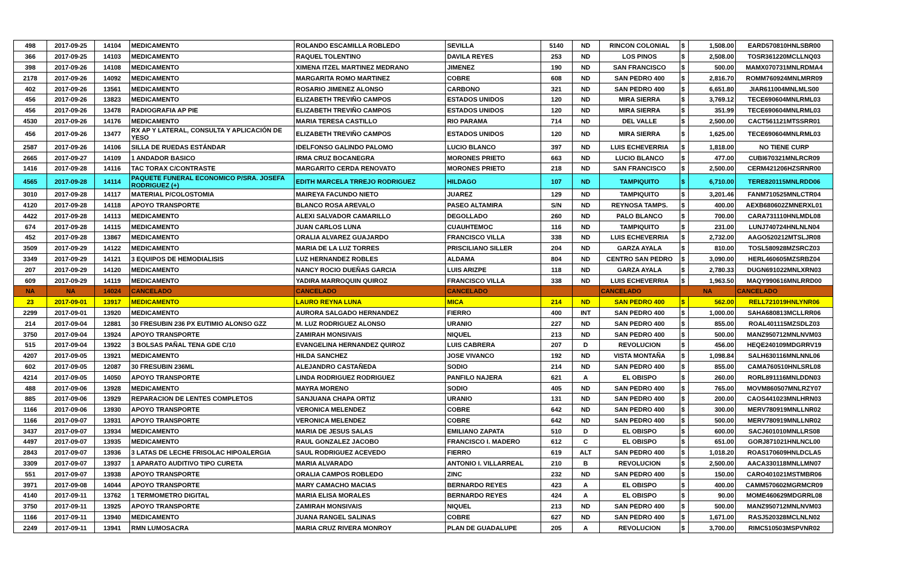| 498 | 2017-09-25 | 14104 | MEDICAMENTO | ROLANDO ESCAMILLA ROBLEDO | SEVILLA | 5140 | ND | RINCON COLONIAL | $ | 1,508.00 | EARD570810HNLSBR00 |
| 366 | 2017-09-25 | 14103 | MEDICAMENTO | RAQUEL TOLENTINO | DAVILA REYES | 253 | ND | LOS PINOS | $ | 2,508.00 | TOSR361220MCLLNQ03 |
| 398 | 2017-09-26 | 14108 | MEDICAMENTO | XIMENA ITZEL MARTINEZ MEDRANO | JIMENEZ | 190 | ND | SAN FRANCISCO | $ | 500.00 | MAMX070731MNLRDMA4 |
| 2178 | 2017-09-26 | 14092 | MEDICAMENTO | MARGARITA ROMO MARTINEZ | COBRE | 608 | ND | SAN PEDRO 400 | $ | 2,816.70 | ROMM760924MNLMRR09 |
| 402 | 2017-09-26 | 13561 | MEDICAMENTO | ROSARIO JIMENEZ ALONSO | CARBONO | 321 | ND | SAN PEDRO 400 | $ | 6,651.80 | JIAR611004MNLMLS00 |
| 456 | 2017-09-26 | 13823 | MEDICAMENTO | ELIZABETH TREVIÑO CAMPOS | ESTADOS UNIDOS | 120 | ND | MIRA SIERRA | $ | 3,769.12 | TECE690604MNLRML03 |
| 456 | 2017-09-26 | 13478 | RADIOGRAFIA AP PIE | ELIZABETH TREVIÑO CAMPOS | ESTADOS UNIDOS | 120 | ND | MIRA SIERRA | $ | 351.99 | TECE690604MNLRML03 |
| 4530 | 2017-09-26 | 14176 | MEDICAMENTO | MARIA TERESA CASTILLO | RIO PARAMA | 714 | ND | DEL VALLE | $ | 2,500.00 | CACT561121MTSSRR01 |
| 456 | 2017-09-26 | 13477 | RX AP Y LATERAL, CONSULTA Y APLICACIÓN DE YESO | ELIZABETH TREVIÑO CAMPOS | ESTADOS UNIDOS | 120 | ND | MIRA SIERRA | $ | 1,625.00 | TECE690604MNLRML03 |
| 2587 | 2017-09-26 | 14106 | SILLA DE RUEDAS ESTÁNDAR | IDELFONSO GALINDO PALOMO | LUCIO BLANCO | 397 | ND | LUIS ECHEVERRIA | $ | 1,818.00 | NO TIENE CURP |
| 2665 | 2017-09-27 | 14109 | 1 ANDADOR BASICO | IRMA CRUZ BOCANEGRA | MORONES PRIETO | 663 | ND | LUCIO BLANCO | $ | 477.00 | CUBI670321MNLRCR09 |
| 1416 | 2017-09-28 | 14116 | TAC TORAX C/CONTRASTE | MARGARITO CERDA RENOVATO | MORONES PRIETO | 218 | ND | SAN FRANCISCO | $ | 2,500.00 | CERM421206HZSRNR00 |
| 4565 | 2017-09-28 | 14114 | PAQUETE FUNERAL ECONOMICO P/SRA. JOSEFA RODRIGUEZ (+) | EDITH MARCELA TRREJO RODRIGUEZ | HILDAGO | 107 | ND | TAMPIQUITO | $ | 6,710.00 | TERE820115MNLRDD06 |
| 3010 | 2017-09-28 | 14117 | MATERIAL P/COLOSTOMIA | MAIREYA FACUNDO NIETO | JUAREZ | 129 | ND | TAMPIQUITO | $ | 3,201.46 | FANM710525MNLCTR04 |
| 4120 | 2017-09-28 | 14118 | APOYO TRANSPORTE | BLANCO ROSA AREVALO | PASEO ALTAMIRA | S/N | ND | REYNOSA TAMPS. | $ | 400.00 | AEXB680602ZMNERXL01 |
| 4422 | 2017-09-28 | 14113 | MEDICAMENTO | ALEXI SALVADOR CAMARILLO | DEGOLLADO | 260 | ND | PALO BLANCO | $ | 700.00 | CARA731110HNLMDL08 |
| 674 | 2017-09-28 | 14115 | MEDICAMENTO | JUAN CARLOS LUNA | CUAUHTEMOC | 116 | ND | TAMPIQUITO | $ | 231.00 | LUNJ740724HNLNLN04 |
| 452 | 2017-09-28 | 13867 | MEDICAMENTO | ORALIA ALVAREZ GUAJARDO | FRANCISCO VILLA | 338 | ND | LUIS ECHEVERRIA | $ | 2,732.00 | AAGO520212MTSLJR08 |
| 3509 | 2017-09-29 | 14122 | MEDICAMENTO | MARIA DE LA LUZ TORRES | PRISCILIANO SILLER | 204 | ND | GARZA AYALA | $ | 810.00 | TOSL580928MZSRCZ03 |
| 3349 | 2017-09-29 | 14121 | 3 EQUIPOS DE HEMODIALISIS | LUZ HERNANDEZ ROBLES | ALDAMA | 804 | ND | CENTRO SAN PEDRO | $ | 3,090.00 | HERL460605MZSRBZ04 |
| 207 | 2017-09-29 | 14120 | MEDICAMENTO | NANCY ROCIO DUEÑAS GARCIA | LUIS ARIZPE | 118 | ND | GARZA AYALA | $ | 2,780.33 | DUGN691022MNLXRN03 |
| 609 | 2017-09-29 | 14119 | MEDICAMENTO | YADIRA MARROQUIN QUIROZ | FRANCISCO VILLA | 338 | ND | LUIS ECHEVERRIA | $ | 1,963.50 | MAQY990616MNLRRD00 |
| NA | NA | 14024 | CANCELADO | CANCELADO | CANCELADO | | | CANCELADO | NA | | CANCELADO |
| 23 | 2017-09-01 | 13917 | MEDICAMENTO | LAURO REYNA LUNA | MICA | 214 | ND | SAN PEDRO 400 | $ | 562.00 | RELL721019HNLYNR06 |
| 2299 | 2017-09-01 | 13920 | MEDICAMENTO | AURORA SALGADO HERNANDEZ | FIERRO | 400 | INT | SAN PEDRO 400 | $ | 1,000.00 | SAHA680813MCLLRR06 |
| 214 | 2017-09-04 | 12881 | 30 FRESUBIN 236 PX EUTIMIO ALONSO GZZ | M. LUZ RODRIGUEZ ALONSO | URANIO | 227 | ND | SAN PEDRO 400 | $ | 855.00 | ROAL401115MZSDLZ03 |
| 3750 | 2017-09-04 | 13924 | APOYO TRANSPORTE | ZAMIRAH MONSIVAIS | NIQUEL | 213 | ND | SAN PEDRO 400 | $ | 500.00 | MANZ950712MNLNVM03 |
| 515 | 2017-09-04 | 13922 | 3 BOLSAS PAÑAL TENA GDE C/10 | EVANGELINA HERNANDEZ QUIROZ | LUIS CABRERA | 207 | D | REVOLUCION | $ | 456.00 | HEQE240109MDGRRV19 |
| 4207 | 2017-09-05 | 13921 | MEDICAMENTO | HILDA SANCHEZ | JOSE VIVANCO | 192 | ND | VISTA MONTAÑA | $ | 1,098.84 | SALH630116MNLNNL06 |
| 602 | 2017-09-05 | 12087 | 30 FRESUBIN 236ML | ALEJANDRO CASTAÑEDA | SODIO | 214 | ND | SAN PEDRO 400 | $ | 855.00 | CAMA760510HNLSRL08 |
| 4214 | 2017-09-05 | 14050 | APOYO TRANSPORTE | LINDA RODRIGUEZ RODRIGUEZ | PANFILO NAJERA | 621 | A | EL OBISPO | $ | 260.00 | RORL891116MNLDDN03 |
| 488 | 2017-09-06 | 13928 | MEDICAMENTO | MAYRA MORENO | SODIO | 405 | ND | SAN PEDRO 400 | $ | 765.00 | MOVM860507MNLRZY07 |
| 885 | 2017-09-06 | 13929 | REPARACION DE LENTES COMPLETOS | SANJUANA CHAPA ORTIZ | URANIO | 131 | ND | SAN PEDRO 400 | $ | 200.00 | CAOS441023MNLHRN03 |
| 1166 | 2017-09-06 | 13930 | APOYO TRANSPORTE | VERONICA MELENDEZ | COBRE | 642 | ND | SAN PEDRO 400 | $ | 300.00 | MERV780919MNLLNR02 |
| 1166 | 2017-09-07 | 13931 | APOYO TRANSPORTE | VERONICA MELENDEZ | COBRE | 642 | ND | SAN PEDRO 400 | $ | 500.00 | MERV780919MNLLNR02 |
| 3437 | 2017-09-07 | 13934 | MEDICAMENTO | MARIA DE JESUS SALAS | EMILIANO ZAPATA | 510 | D | EL OBISPO | $ | 600.00 | SACJ601010MNLLRS08 |
| 4497 | 2017-09-07 | 13935 | MEDICAMENTO | RAUL GONZALEZ JACOBO | FRANCISCO I. MADERO | 612 | C | EL OBISPO | $ | 651.00 | GORJ871021HNLNCL00 |
| 2843 | 2017-09-07 | 13936 | 3 LATAS DE LECHE FRISOLAC HIPOALERGIA | SAUL RODRIGUEZ ACEVEDO | FIERRO | 619 | ALT | SAN PEDRO 400 | $ | 1,018.20 | ROAS170609HNLDCLA5 |
| 3309 | 2017-09-07 | 13937 | 1 APARATO AUDITIVO TIPO CURETA | MARIA ALVARADO | ANTONIO I. VILLARREAL | 210 | B | REVOLUCION | $ | 2,500.00 | AACA330118MNLLMN07 |
| 551 | 2017-09-07 | 13938 | APOYO TRANSPORTE | ORALIA CAMPOS ROBLEDO | ZINC | 232 | ND | SAN PEDRO 400 | $ | 150.00 | CARO401021MSTMBR06 |
| 3971 | 2017-09-08 | 14044 | APOYO TRANSPORTE | MARY CAMACHO MACIAS | BERNARDO REYES | 423 | A | EL OBISPO | $ | 400.00 | CAMM570602MGRMCR09 |
| 4140 | 2017-09-11 | 13762 | 1 TERMOMETRO DIGITAL | MARIA ELISA MORALES | BERNARDO REYES | 424 | A | EL OBISPO | $ | 90.00 | MOME460629MDGRRL08 |
| 3750 | 2017-09-11 | 13925 | APOYO TRANSPORTE | ZAMIRAH MONSIVAIS | NIQUEL | 213 | ND | SAN PEDRO 400 | $ | 500.00 | MANZ950712MNLNVM03 |
| 1166 | 2017-09-11 | 13940 | MEDICAMENTO | JUANA RANGEL SALINAS | COBRE | 627 | ND | SAN PEDRO 400 | $ | 1,671.00 | RASJ520328MCLNLN02 |
| 2249 | 2017-09-11 | 13941 | RMN LUMOSACRA | MARIA CRUZ RIVERA MONROY | PLAN DE GUADALUPE | 205 | A | REVOLUCION | $ | 3,700.00 | RIMC510503MSPVNR02 |